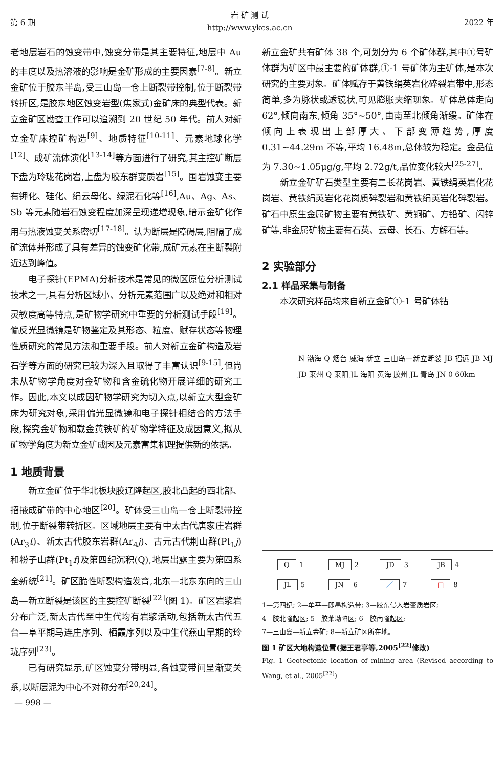第 6 期
岩 矿 测 试
http://www.ykcs.ac.cn
2022 年
老地层岩石的蚀变带中,蚀变分带是其主要特征,地层中 Au 的丰度以及热溶液的影响是金矿形成的主要因素<sup>[7-8]</sup>。新立金矿位于胶东半岛,受三山岛—仓上断裂带控制,位于断裂带转折区,是胶东地区蚀变岩型(焦家式)金矿床的典型代表。新立金矿区勘查工作可以追溯到 20 世纪 50 年代。前人对新立金矿床控矿构造<sup>[9]</sup>、地质特征<sup>[10-11]</sup>、元素地球化学<sup>[12]</sup>、成矿流体演化<sup>[13-14]</sup>等方面进行了研究,其主控矿断层下盘为玲珑花岗岩,上盘为胶东群变质岩<sup>[15]</sup>。围岩蚀变主要有钾化、硅化、绢云母化、绿泥石化等<sup>[16]</sup>,Au、Ag、As、Sb 等元素随岩石蚀变程度加深呈现递增现象,暗示金矿化作用与热液蚀变关系密切<sup>[17-18]</sup>。认为断层是障碍层,阻隔了成矿流体并形成了具有差异的蚀变矿化带,成矿元素在主断裂附近达到峰值。
电子探针(EPMA)分析技术是常见的微区原位分析测试技术之一,具有分析区域小、分析元素范围广以及绝对和相对灵敏度高等特点,是矿物学研究中重要的分析测试手段<sup>[19]</sup>。偏反光显微镜是矿物鉴定及其形态、粒度、赋存状态等物理性质研究的常见方法和重要手段。前人对新立金矿构造及岩石学等方面的研究已较为深入且取得了丰富认识<sup>[9-15]</sup>,但尚未从矿物学角度对金矿物和含金硫化物开展详细的研究工作。因此,本文以成因矿物学研究为切入点,以新立大型金矿床为研究对象,采用偏光显微镜和电子探针相结合的方法手段,探究金矿物和载金黄铁矿的矿物学特征及成因意义,拟从矿物学角度为新立金矿成因及元素富集机理提供新的依据。
1 地质背景
新立金矿位于华北板块胶辽隆起区,胶北凸起的西北部、招掖成矿带的中心地区<sup>[20]</sup>。矿体受三山岛—仓上断裂带控制,位于断裂带转折区。区域地层主要有中太古代唐家庄岩群(Ar<sub>3</sub>t)、新太古代胶东岩群(Ar<sub>4</sub>j)、古元古代荆山群(Pt<sub>1</sub>j)和粉子山群(Pt<sub>1</sub>f)及第四纪沉积(Q),地层出露主要为第四系全新统<sup>[21]</sup>。矿区脆性断裂构造发育,北东—北东东向的三山岛—新立断裂是该区的主要控矿断裂<sup>[22]</sup>(图 1)。矿区岩浆岩分布广泛,新太古代至中生代均有岩浆活动,包括新太古代五台—阜平期马连庄序列、栖霞序列以及中生代燕山早期的玲珑序列<sup>[23]</sup>。
已有研究显示,矿区蚀变分带明显,各蚀变带间呈渐变关系,以断层泥为中心不对称分布<sup>[20,24]</sup>。
新立金矿共有矿体 38 个,可划分为 6 个矿体群,其中①号矿体群为矿区中最主要的矿体群,①-1 号矿体为主矿体,是本次研究的主要对象。矿体赋存于黄铁绢英岩化碎裂岩带中,形态简单,多为脉状或透镜状,可见膨胀夹缩现象。矿体总体走向 62°,倾向南东,倾角 35°~50°,由南至北倾角渐缓。矿体在倾向上表现出上部厚大、下部变薄趋势,厚度 0.31~44.29m 不等,平均 16.48m,总体较为稳定。金品位为 7.30~1.05μg/g,平均 2.72g/t,品位变化较大<sup>[25-27]</sup>。
新立金矿矿石类型主要有二长花岗岩、黄铁绢英岩化花岗岩、黄铁绢英岩化花岗质碎裂岩和黄铁绢英岩化碎裂岩。矿石中原生金属矿物主要有黄铁矿、黄铜矿、方铅矿、闪锌矿等,非金属矿物主要有石英、云母、长石、方解石等。
2 实验部分
2.1 样品采集与制备
本次研究样品均来自新立金矿①-1 号矿体钻
N 渤海 Q 烟台 威海 新立 三山岛—新立断裂 JB 招远 JB MJ JD 莱州 Q 莱阳 JL 海阳 黄海 胶州 JL 青岛 JN 0 60km
Q 1
MJ 2
JD 3
JB 4
JL 5
JN 6
／ 7
□ 8
1—第四纪; 2—牟平—即墨构造带; 3—胶东侵入岩变质岩区;
4—胶北隆起区; 5—胶莱坳陷区; 6—胶南隆起区;
7—三山岛—新立金矿; 8—新立矿区所在地。
图 1 矿区大地构造位置(据王君亭等,2005<sup>[22]</sup>修改)
Fig. 1 Geotectonic location of mining area (Revised according to Wang, et al., 2005<sup>[22]</sup>)
— 998 —